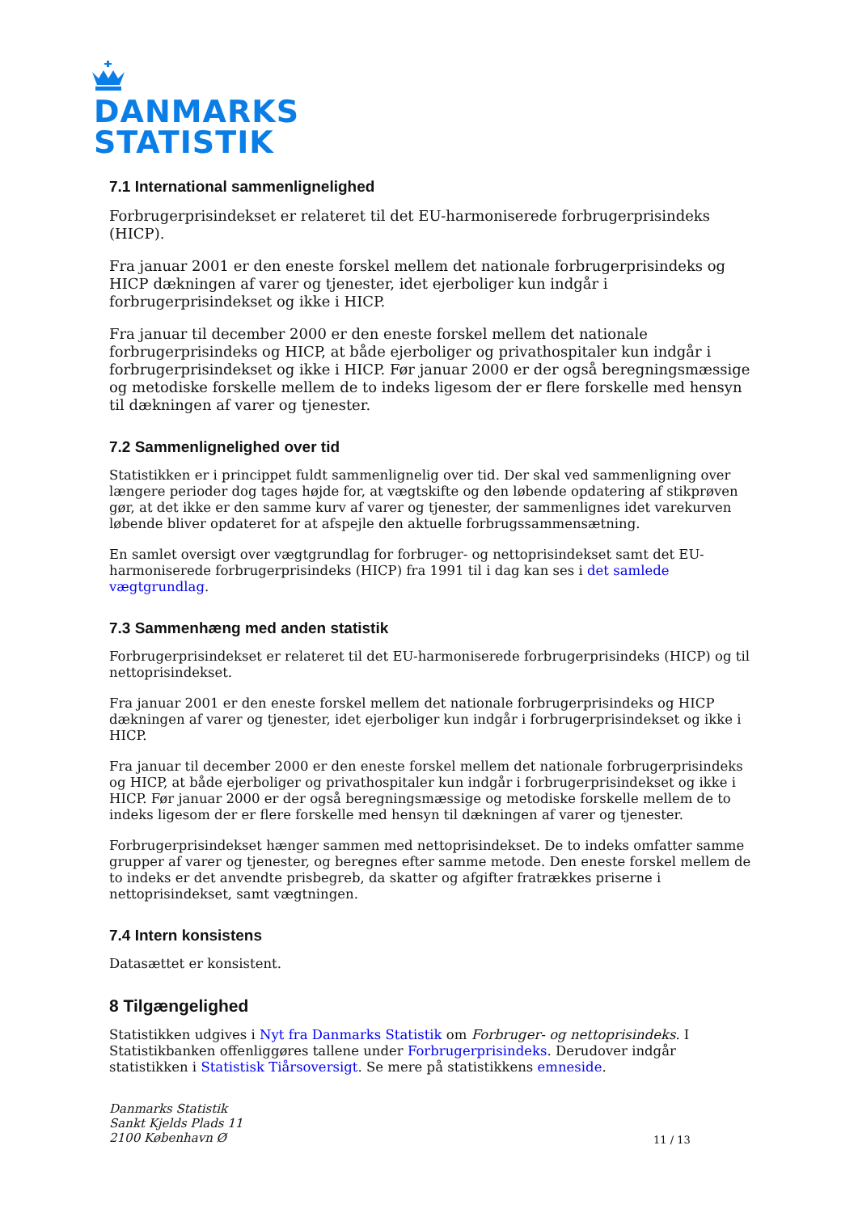DANMARKS
STATISTIK
7.1 International sammenlignelighed
Forbrugerprisindekset er relateret til det EU-harmoniserede forbrugerprisindeks (HICP).
Fra januar 2001 er den eneste forskel mellem det nationale forbrugerprisindeks og HICP dækningen af varer og tjenester, idet ejerboliger kun indgår i forbrugerprisindekset og ikke i HICP.
Fra januar til december 2000 er den eneste forskel mellem det nationale forbrugerprisindeks og HICP, at både ejerboliger og privathospitaler kun indgår i forbrugerprisindekset og ikke i HICP. Før januar 2000 er der også beregningsmæssige og metodiske forskelle mellem de to indeks ligesom der er flere forskelle med hensyn til dækningen af varer og tjenester.
7.2 Sammenlignelighed over tid
Statistikken er i princippet fuldt sammenlignelig over tid. Der skal ved sammenligning over længere perioder dog tages højde for, at vægtskifte og den løbende opdatering af stikprøven gør, at det ikke er den samme kurv af varer og tjenester, der sammenlignes idet varekurven løbende bliver opdateret for at afspejle den aktuelle forbrugssammensætning.
En samlet oversigt over vægtgrundlag for forbruger- og nettoprisindekset samt det EU-harmoniserede forbrugerprisindeks (HICP) fra 1991 til i dag kan ses i det samlede vægtgrundlag.
7.3 Sammenhæng med anden statistik
Forbrugerprisindekset er relateret til det EU-harmoniserede forbrugerprisindeks (HICP) og til nettoprisindekset.
Fra januar 2001 er den eneste forskel mellem det nationale forbrugerprisindeks og HICP dækningen af varer og tjenester, idet ejerboliger kun indgår i forbrugerprisindekset og ikke i HICP.
Fra januar til december 2000 er den eneste forskel mellem det nationale forbrugerprisindeks og HICP, at både ejerboliger og privathospitaler kun indgår i forbrugerprisindekset og ikke i HICP. Før januar 2000 er der også beregningsmæssige og metodiske forskelle mellem de to indeks ligesom der er flere forskelle med hensyn til dækningen af varer og tjenester.
Forbrugerprisindekset hænger sammen med nettoprisindekset. De to indeks omfatter samme grupper af varer og tjenester, og beregnes efter samme metode. Den eneste forskel mellem de to indeks er det anvendte prisbegreb, da skatter og afgifter fratrækkes priserne i nettoprisindekset, samt vægtningen.
7.4 Intern konsistens
Datasættet er konsistent.
8 Tilgængelighed
Statistikken udgives i Nyt fra Danmarks Statistik om Forbruger- og nettoprisindeks. I Statistikbanken offenliggøres tallene under Forbrugerprisindeks. Derudover indgår statistikken i Statistisk Tiårsoversigt. Se mere på statistikkens emneside.
Danmarks Statistik
Sankt Kjelds Plads 11
2100 København Ø
11 / 13